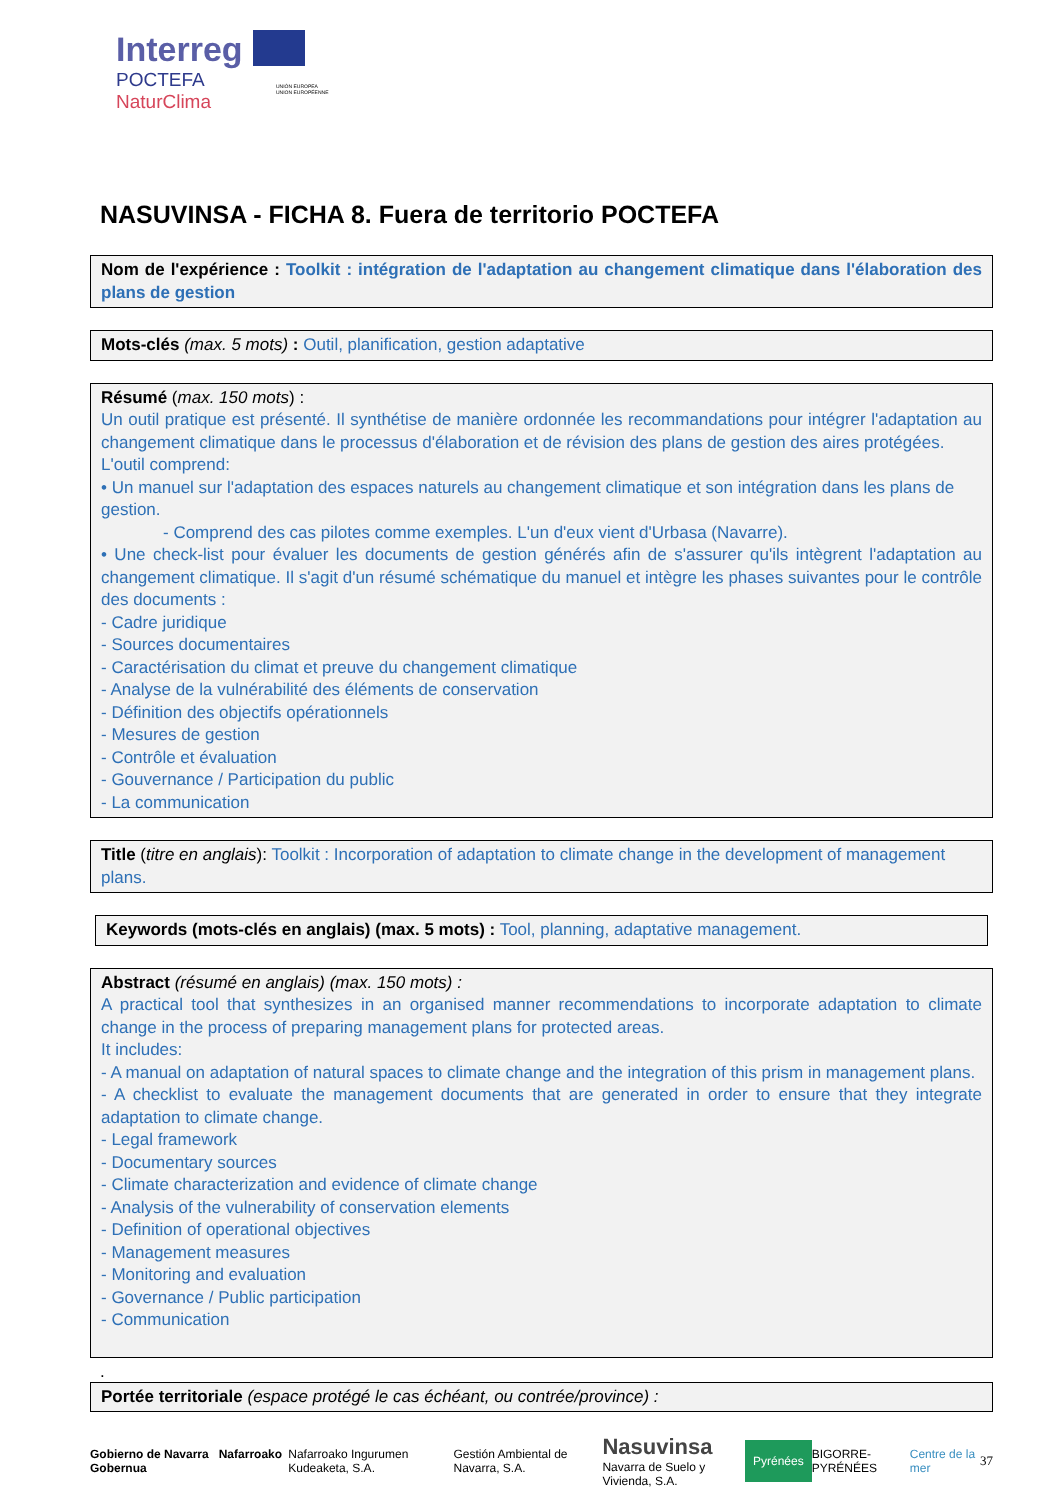Interreg
POCTEFA
NaturClima
UNIÓN EUROPEA
UNION EUROPÉENNE
NASUVINSA - FICHA 8. Fuera de territorio POCTEFA
Nom de l'expérience : Toolkit : intégration de l'adaptation au changement climatique dans l'élaboration des plans de gestion
Mots-clés (max. 5 mots) : Outil, planification, gestion adaptative
Résumé (max. 150 mots) :
Un outil pratique est présenté. Il synthétise de manière ordonnée les recommandations pour intégrer l'adaptation au changement climatique dans le processus d'élaboration et de révision des plans de gestion des aires protégées.
L'outil comprend:
• Un manuel sur l'adaptation des espaces naturels au changement climatique et son intégration dans les plans de gestion.
- Comprend des cas pilotes comme exemples. L'un d'eux vient d'Urbasa (Navarre).
• Une check-list pour évaluer les documents de gestion générés afin de s'assurer qu'ils intègrent l'adaptation au changement climatique. Il s'agit d'un résumé schématique du manuel et intègre les phases suivantes pour le contrôle des documents :
- Cadre juridique
- Sources documentaires
- Caractérisation du climat et preuve du changement climatique
- Analyse de la vulnérabilité des éléments de conservation
- Définition des objectifs opérationnels
- Mesures de gestion
- Contrôle et évaluation
- Gouvernance / Participation du public
- La communication
Title (titre en anglais): Toolkit : Incorporation of adaptation to climate change in the development of management plans.
Keywords (mots-clés en anglais) (max. 5 mots) : Tool, planning, adaptative management.
Abstract (résumé en anglais) (max. 150 mots) :
A practical tool that synthesizes in an organised manner recommendations to incorporate adaptation to climate change in the process of preparing management plans for protected areas.
It includes:
- A manual on adaptation of natural spaces to climate change and the integration of this prism in management plans.
- A checklist to evaluate the management documents that are generated in order to ensure that they integrate adaptation to climate change.
- Legal framework
- Documentary sources
- Climate characterization and evidence of climate change
- Analysis of the vulnerability of conservation elements
- Definition of operational objectives
- Management measures
- Monitoring and evaluation
- Governance / Public participation
- Communication
.
Portée territoriale (espace protégé le cas échéant, ou contrée/province) :
Gobierno de Navarra Nafarroako Gobernua Nafarroako Ingurumen Kudeaketa, S.A. Gestión Ambiental de Navarra, S.A. Nasuvinsa
Navarra de Suelo y Vivienda, S.A. Pyrénées BIGORRE-PYRÉNÉES Centre de la mer 37